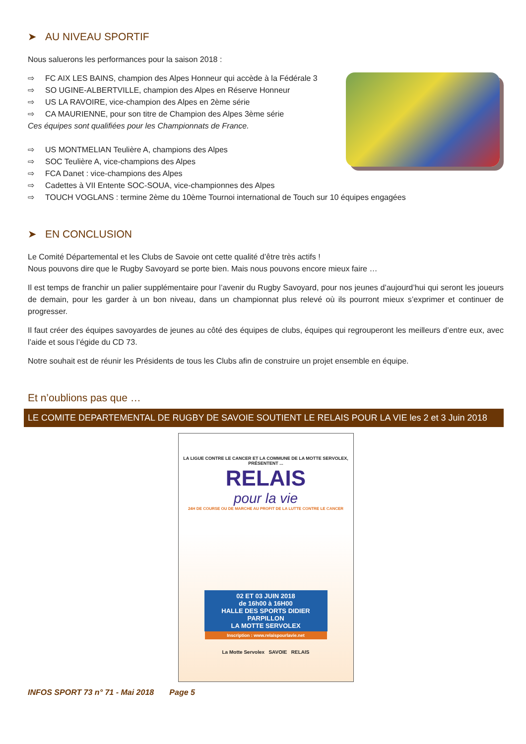➤ AU NIVEAU SPORTIF
Nous saluerons les performances pour la saison 2018 :
⇨ FC AIX LES BAINS, champion des Alpes Honneur qui accède à la Fédérale 3
⇨ SO UGINE-ALBERTVILLE, champion des Alpes en Réserve Honneur
⇨ US LA RAVOIRE, vice-champion des Alpes en 2ème série
⇨ CA MAURIENNE, pour son titre de Champion des Alpes 3ème série
Ces équipes sont qualifiées pour les Championnats de France.
⇨ US MONTMELIAN Teulière A, champions des Alpes
⇨ SOC Teulière A, vice-champions des Alpes
⇨ FCA Danet : vice-champions des Alpes
⇨ Cadettes à VII Entente SOC-SOUA, vice-championnes des Alpes
⇨ TOUCH VOGLANS : termine 2ème du 10ème Tournoi international de Touch sur 10 équipes engagées
➤ EN CONCLUSION
Le Comité Départemental et les Clubs de Savoie ont cette qualité d’être très actifs !
Nous pouvons dire que le Rugby Savoyard se porte bien. Mais nous pouvons encore mieux faire …
Il est temps de franchir un palier supplémentaire pour l’avenir du Rugby Savoyard, pour nos jeunes d’aujourd’hui qui seront les joueurs de demain, pour les garder à un bon niveau, dans un championnat plus relevé où ils pourront mieux s’exprimer et continuer de progresser.
Il faut créer des équipes savoyardes de jeunes au côté des équipes de clubs, équipes qui regrouperont les meilleurs d’entre eux, avec l’aide et sous l’égide du CD 73.
Notre souhait est de réunir les Présidents de tous les Clubs afin de construire un projet ensemble en équipe.
Et n’oublions pas que …
LE COMITE DEPARTEMENTAL DE RUGBY DE SAVOIE SOUTIENT LE RELAIS POUR LA VIE les 2 et 3 Juin 2018
LA LIGUE CONTRE LE CANCER ET LA COMMUNE DE LA MOTTE SERVOLEX, PRÉSENTENT ...
RELAIS
pour la vie
24H DE COURSE OU DE MARCHE AU PROFIT DE LA LUTTE CONTRE LE CANCER
02 ET 03 JUIN 2018
de 16h00 à 16H00
HALLE DES SPORTS DIDIER PARPILLON
LA MOTTE SERVOLEX
Inscription : www.relaispourlavie.net
La Motte Servolex SAVOIE RELAIS
INFOS SPORT 73 n° 71 - Mai 2018 Page 5